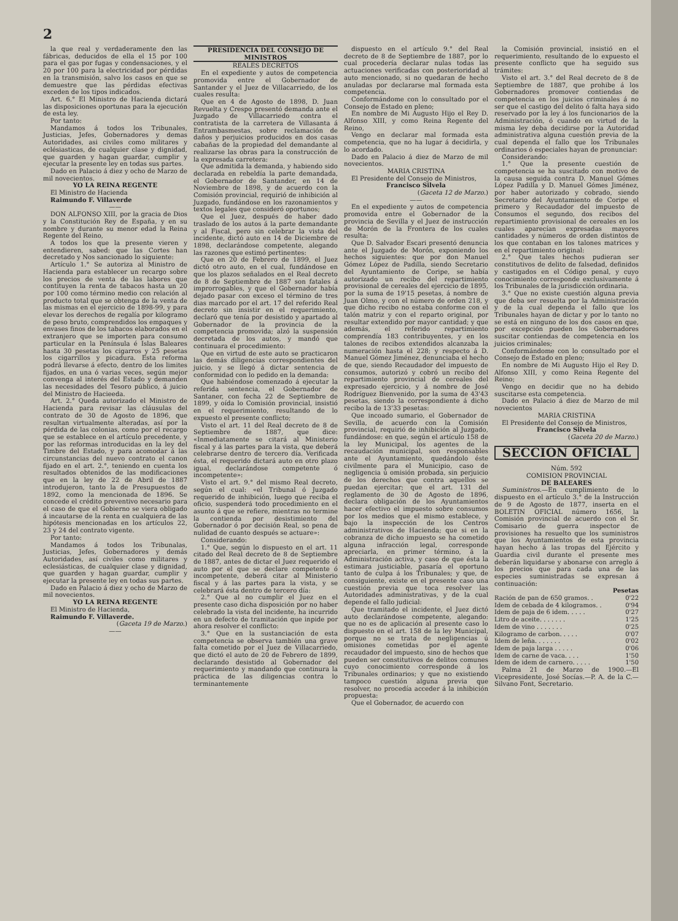2
la que real y verdaderamente den las fábricas, deducidos de ella el 15 por 100 para el gas por fugas y condensaciones, y el 20 por 100 para la electricidad por pérdidas en la transmisión, salvo los casos en que se demuestre que las pérdidas efectivas exceden de los tipos indicados.
Art. 6.° El Ministro de Hacienda dictará las disposiciones oportunas para la ejecución de esta ley.
Por tanto:
Mandamos á todos los Tribunales, Justicias, Jefes, Gobernadores y demas Autoridades, asi civiles como militares y eclésiasticas, de cualquier clase y dignidad, que guarden y hagan guardar, cumplir y ejecutar la presente ley en todas sus partes.
Dado en Palacio á diez y ocho de Marzo de mil novecientos.
YO LA REINA REGENTE
El Ministro de Hacienda
Raimundo F. Villaverde
——
DON ALFONSO XIII, por la gracia de Dios y la Constitución Rey de España, y en su nombre y durante su menor edad la Reina Regente del Reino,
A todos los que la presente vieren y entendieren, sabed: que las Cortes han decretado y Nos sancionado lo siguiente:
Artículo 1.° Se autoriza al Ministro de Hacienda para establecer un recargo sobre los precios de venta de las labores que contituyen la renta de tabacos hasta un 20 por 100 como término medio con relación al producto total que se obtenga de la venta de las mismas en el ejercicio de 1898-99, y para elevar los derechos de regalía por kilogramo de peso bruto, comprendidos los empaques y envases finos de los tabacos elaborados en el extranjero que se importen para consumo particular en la Península é Islas Baleares hasta 30 pesetas los cigarros y 25 pesetas los cigarrillos y picadura. Esta reforma podrá llevarse á efecto, dentro de los limites fijados, en una ó varias veces, según mejor convenga al interés del Estado y demanden las necesidades del Tesoro público, á juicio del Ministro de Hacieeda.
Art. 2.° Queda autorizado el Ministro de Hacienda para revisar las cláusulas del contrato de 30 de Agosto de 1896, que resultan virtualmente alteradas, así por la pérdida de las colonias, como por el recargo que se establece en el artículo precedente, y por las reformas introducidas en la ley del Timbre del Estado, y para acomodar á las circunstancias del nuevo contrato el canon fijado en el art. 2.°, teniendo en cuenta los resultados obtenidos de las modificaciones que en la ley de 22 de Abril de 1887 introdujeron, tanto la de Presupuestos de 1892, como la mencionada de 1896. Se concede el crédito preventivo necesario para el caso de que el Gobierno se viera obligado á incautarse de la renta en cualquiera de las hipótesis mencionadas en los artículos 22, 23 y 24 del contrato vigente.
Por tanto:
Mandamos á todos los Tribunalas, Justicias, Jefes, Gobernadores y demás Autoridades, así civiles como militares y eclesiásticas, de cualquier clase y dignidad, que guarden y hagan guardar, cumplir y ejecutar la presente ley en todas sus partes.
Dado en Palacio á diez y ocho de Marzo de mil novecientos.
YO LA REINA REGENTE
El Ministro de Hacienda,
Raimundo F. Villaverde.
(Gaceta 19 de Marzo.)
——
PRESIDENCIA DEL CONSEJO DE MINISTROS
REALES DECRETOS
En el expediente y autos de competencia promovida entre el Gobernador de Santander y el Juez de Villacarriedo, de los cuales resulta:
Que en 4 de Agosto de 1898, D. Juan Revuelta y Crespo presentó demanda ante el Juzgado de Villacarriedo contra el contratista de la carretera de Villasanta á Entrambasmestas, sobre reclamación de daños y perjuicios producidos en dos casas cabañas de la propiedad del demandante al realizarse las obras para la construcción de la expresada carretera:
Que admitida la demanda, y habiendo sido declarada en rebeldía la parte demandada, el Gobernador de Santander, en 14 de Noviembre de 1898, y de acuerdo con la Comisión provincial, requirió de inhibición al Juzgado, fundándose en los razonamientos y textos legales que consideró oportunos;
Que el Juez, después de haber dado traslado de los autos á la parte demandante y al Fiscal, pero sin celebrar la vista del incidente, dictó auto en 14 de Diciembre de 1898, declarándose competente, alegando las razones que estimó pertinentes:
Que en 20 de Febrero de 1899, el Juez dictó otro auto, en el cual, fundándose en que los plazos señalados en el Real decreto de 8 de Septiembre de 1887 son fatales á improrrogables, y que el Gobernador había dejado pasar con exceso el término de tres dias marcado por el art. 17 del referido Real decreto sin insistir en el requerimiento, declaró que tenía por desistido y apartado al Gobernador de la provincia de la competencia promovida; alzó la suspensión decretada de los autos, y mandó que continuara el procedimiento:
Que en virtud de este auto se practicaron las demás diligencias correspondientes del juicio, y se llegó á dictar sentencia de conformidad con lo pedido en la demanda:
Que habiéndose comenzado á ejecutar la referida sentencia, el Gobernador de Santaner, con fecha 22 de Septiembre de 1899, y oída lo Comisión provincial, insistió en el requerimiento, resultando de lo expuesto el presente conflicto;
Visto el art. 11 del Real decreto de 8 de Septiembre de 1887, que dice: «Inmediatamente se citará al Ministerio fiscal y á las partes para la vista, que deberá celebrarse dentro de tercero día. Verificada ésta, el requerido dictará auto en otro plazo igual, declarándose competente ó incompetente»:
Visto el art. 9.° del mismo Real decreto, según el cual: «el Tribunal ó Juzgado requerido de inhibición, luego que reciba el oficio, suspenderá todo procedimiento en el asunto á que se refiere, mientras no termine la contienda por desistimiento del Gobernador ó por decisión Real, so pena de nulidad de cuanto después se actuare»:
Considerando:
1.° Que, según lo dispuesto en el art. 11 citado del Real decreto de 8 de Septiembre de 1887, antes de dictar el Juez requerido el auto por el que se declare competente ó incompetente, deberá citar al Ministerio fiscal y á las partes para la vista, y se celebrará ésta dentro de tercero día:
2.° Que al no cumplir el Juez en el presente caso dicha disposición por no haber celebrado la vista del incidente, ha incurrido en un defecto de tramitación que inpide por ahora resolver el conflicto:
3.° Que en la sustanciación de esta competencia se observa también una grave falta cometido por el Juez de Villacarriedo, que dictó el auto de 20 de Febrero de 1899, declarando desistido al Gobernador del requerimiento y mandando que continura la práctica de las diligencias contra lo terminantemente
dispuesto en el artículo 9.° del Real decreto de 8 de Septiembre de 1887, por lo cual procedería declarar nulas todas las actuaciones verificadas con posterioridad al auto mencionado, si no quedaran de hecho anuladas por declararse mal formada esta competencia.
Conformándome con lo consultado por el Consejo de Estado en pleno;
En nombre de Mi Augusto Hijo el Rey D. Alfonso XIII, y como Reina Regente del Reino,
Vengo en declarar mal formada esta competencia, que no ha lugar á decidirla, y lo acordado.
Dado en Palacio á diez de Marzo de mil novecientos.
MARIA CRISTINA
El Presidente del Consejo de Ministros,
Francisco Silvela
(Gaceta 12 de Marzo.)
——
En el expediente y autos de competencia promovida entre el Gobernador de la provincia de Sevilla y el Juez de instrucción de Morón de la Frontera de los cuales resulta:
Que D. Salvador Escari presentó denuncia ante el Juzgado de Morón, exponiendo los hechos siguientes: que por don Manuel Gómez López de Padilla, siendo Secretario del Ayuntamiento de Coripe, se había autorizado un recibo del repartimiento provisional de cereales del ejercicio de 1895, por la suma de 19'15 pesetas, á nombre de Juan Olmo, y con el número de orden 218, y que dicho recibo no estaba conforme con el talón matriz y con el reparto original, por resultar extendido por mayor cantidad; y que además, el referido repartimiento comprendía 183 contribuyentes, y en los talones de recibos extendidos alcanzaba la numeración hasta el 228; y respecto á D. Manuel Gómez Jiménez, denunciaba el hecho de que, siendo Recaudador del impuesto de consumos, autorizó y cobró un recibo del repartimiento provincial de cereales del expresado ejercicio, y á nombre de José Rodríguez Bienvenido, por la suma de 43'43 pesetas, siendo la correspondiente á dicho recibo la de 13'33 pesetas:
Que incoado sumario, el Gobernador de Sevilla, de acuerdo con la Comisión provincial, requirió de inhibición al Juzgado, fundándose: en que, según el artículo 158 de la ley Municipal, los agentes de la recaudación municipal, son responsables ante el Ayuntamiento, quedándolo éste civilmente para el Municipio, caso de negligencia ú omisión probada, sin perjuicio de los derechos que contra aquellos se puedan ejercitar; que el art. 131 del reglamento de 30 de Agosto de 1896, declara obligación de los Ayuntamientos hacer efectivo el impuesto sobre consumos por los medios que el mismo establece, y bajo la inspección de los Centros administrativos de Hacienda; que si en la cobranza de dicho impuesto se ha cometido alguna infracción legal, corresponde apreciarla, en primer término, á la Administración activa, y caso de que ésta la estimara justiciable, pasaría el oportuno tanto de culpa á los Tribunales; y que, de consiguiente, existe en el presente caso una cuestión previa que toca resolver las Autoridades administrativas, y de la cual depende el fallo judicial:
Que tramitado el incidente, el Juez dictó auto declarándose competente, alegando: que no es de aplicación al presente caso lo dispuesto en el art. 158 de la ley Municipal, porque no se trata de negligencias ú omisiones cometidas por el agente recaudador del impuesto, sino de hechos que pueden ser constitutivos de delitos comunes cuyo conocimiento corresponde á los Tribunales ordinarios; y que no existiendo tampoco cuestión alguna previa que resolver, no procedía acceder á la inhibición propuesta:
Que el Gobernador, de acuerdo con
la Comisión provincial, insistió en el requerimiento, resultando de lo expuesto el presente conflicto que ha seguido sus trámites:
Visto el art. 3.° del Real decreto de 8 de Septiembre de 1887, que prohibe á los Gobernadores promover contiendas de competencia en los juicios criminales á no ser que el castigo del delito ó falta haya sido reservado por la ley á los funcionarios de la Administración, ó cuando en virtud de la misma ley deba decidirse por la Autoridad administrativa alguna cuestión previa de la cual dependa el fallo que los Tribunales ordinarios ó especiales hayan de pronunciar:
Considerando:
1.° Que la presente cuestión de competencia se ha suscitado con motivo de la causa seguida contra D. Manuel Gómes López Padilla y D. Manuel Gómes Jiménez, por haber autorizado y cobrado, siendo Secretario del Ayuntamiento de Coripe el primero y Recaudador del impuesto de Consumos el segundo, dos recibos del repartimiento provisional de cereales en los cuales aparecían expresadas mayores cantidades y números de orden distintos de los que contaban en los talones matrices y en el repartimiento original:
2.° Que tales hechos pudieran ser constitutivos de delito de falsedad, definidos y castigados en el Código penal, y cuyo conocimiento corresponde exclusivamente á los Tribunales de la jurisdicción ordinaria.
3.° Que no existe cuestión alguna previa que deba ser resuelta por la Administración y de la cual dependa el fallo que los Tribunales hayan de dictar y por lo tanto no se está en ninguno de los dos casos en que, por excepción pueden los Gobernadores suscitar contiendas de competencia en los juicios criminales;
Conformándome con lo consultado por el Consejo de Estado en pleno;
En nombre de Mi Augusto Hijo el Rey D. Alfonso XIII, y como Reina Regente del Reino;
Vengo en decidir que no ha debido suscitarse esta competencia.
Dado en Palacio á diez de Marzo de mil novecientos
MARIA CRISTINA
El Presidente del Consejo de Ministros,
Francisco Silvela
(Gaceta 20 de Marzo.)
SECCION OFICIAL
Núm. 592
COMISION PROVINCIAL
DE BALEARES
Suministros.—En cumplimiento de lo dispuesto en el artículo 3.° de la Instrucción de 9 de Agosto de 1877, inserta en el BOLETIN OFICIAL número 1656, la Comisión provincial de acuerdo con el Sr. Comisario de guerra inspector de provisiones ha resuelto que los suministros que los Ayuntamientos de esta provincia hayan hecho á las tropas del Ejército y Guardia civil durante el presente mes deberán liquidarse y abonarse con arreglo á los precios que para cada una de las especies suministradas se expresan á continuación:
| | Pesetas |
| --- | --- |
| Ración de pan de 650 gramos. . | 0'22 |
| Idem de cebada de 4 kilogramos. . | 0'94 |
| Idem de paja de 6 idem. . . . . | 0'27 |
| Litro de aceite. . . . . . . | 1'25 |
| Idem de vino . . . . . . . | 0'25 |
| Kilogramo de carbon. . . . . | 0'07 |
| Idem de leña. . . . . . . | 0'02 |
| Idem de paja larga . . . . . | 0'06 |
| Idem de carne de vaca. . . . | 1'50 |
| Idem de idem de carnero. . . . . | 1'50 |
Palma 21 de Marzo de 1900.—El Vicepresidente, José Socías.—P. A. de la C.—Silvano Font, Secretario.